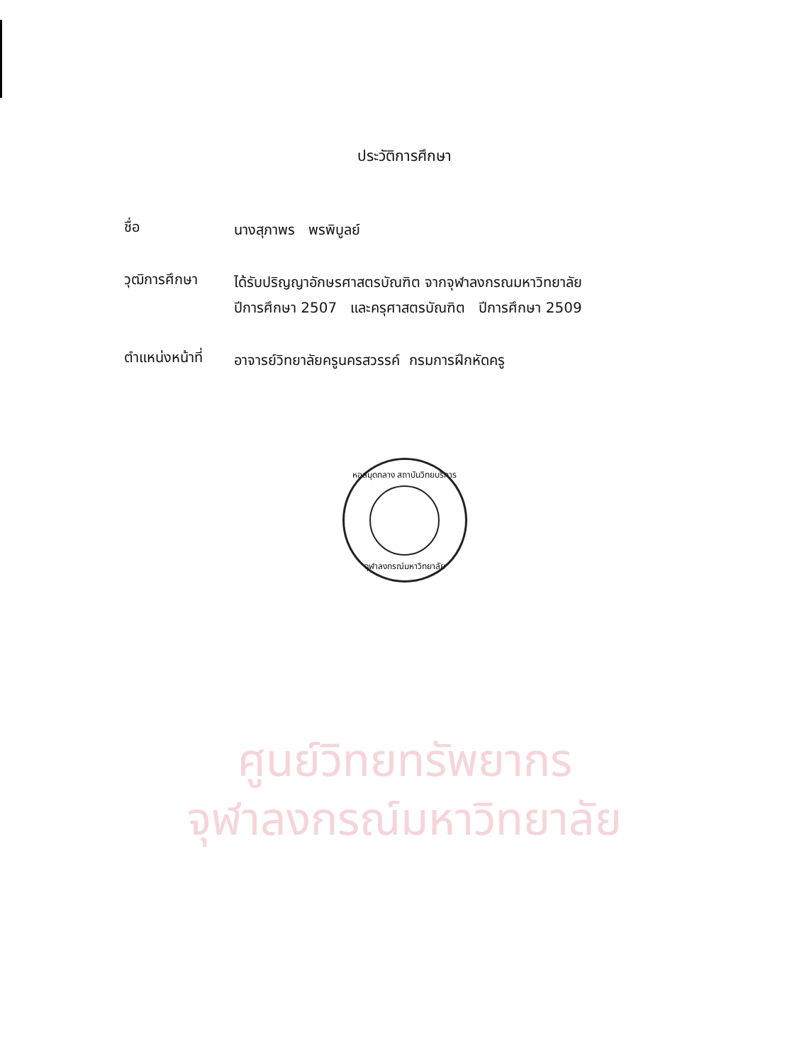ประวัติการศึกษา
ชื่อ
นางสุภาพร พรพิบูลย์
วุฒิการศึกษา
ได้รับปริญญาอักษรศาสตรบัณฑิต จากจุฬาลงกรณมหาวิทยาลัย
ปีการศึกษา 2507 และครุศาสตรบัณฑิต ปีการศึกษา 2509
ตำแหน่งหน้าที่
อาจารย์วิทยาลัยครูนครสวรรค์ กรมการฝึกหัดครู
หอสมุดกลาง สถาบันวิทยบริการ
จุฬาลงกรณ์มหาวิทยาลัย
ศูนย์วิทยทรัพยากร
จุฬาลงกรณ์มหาวิทยาลัย